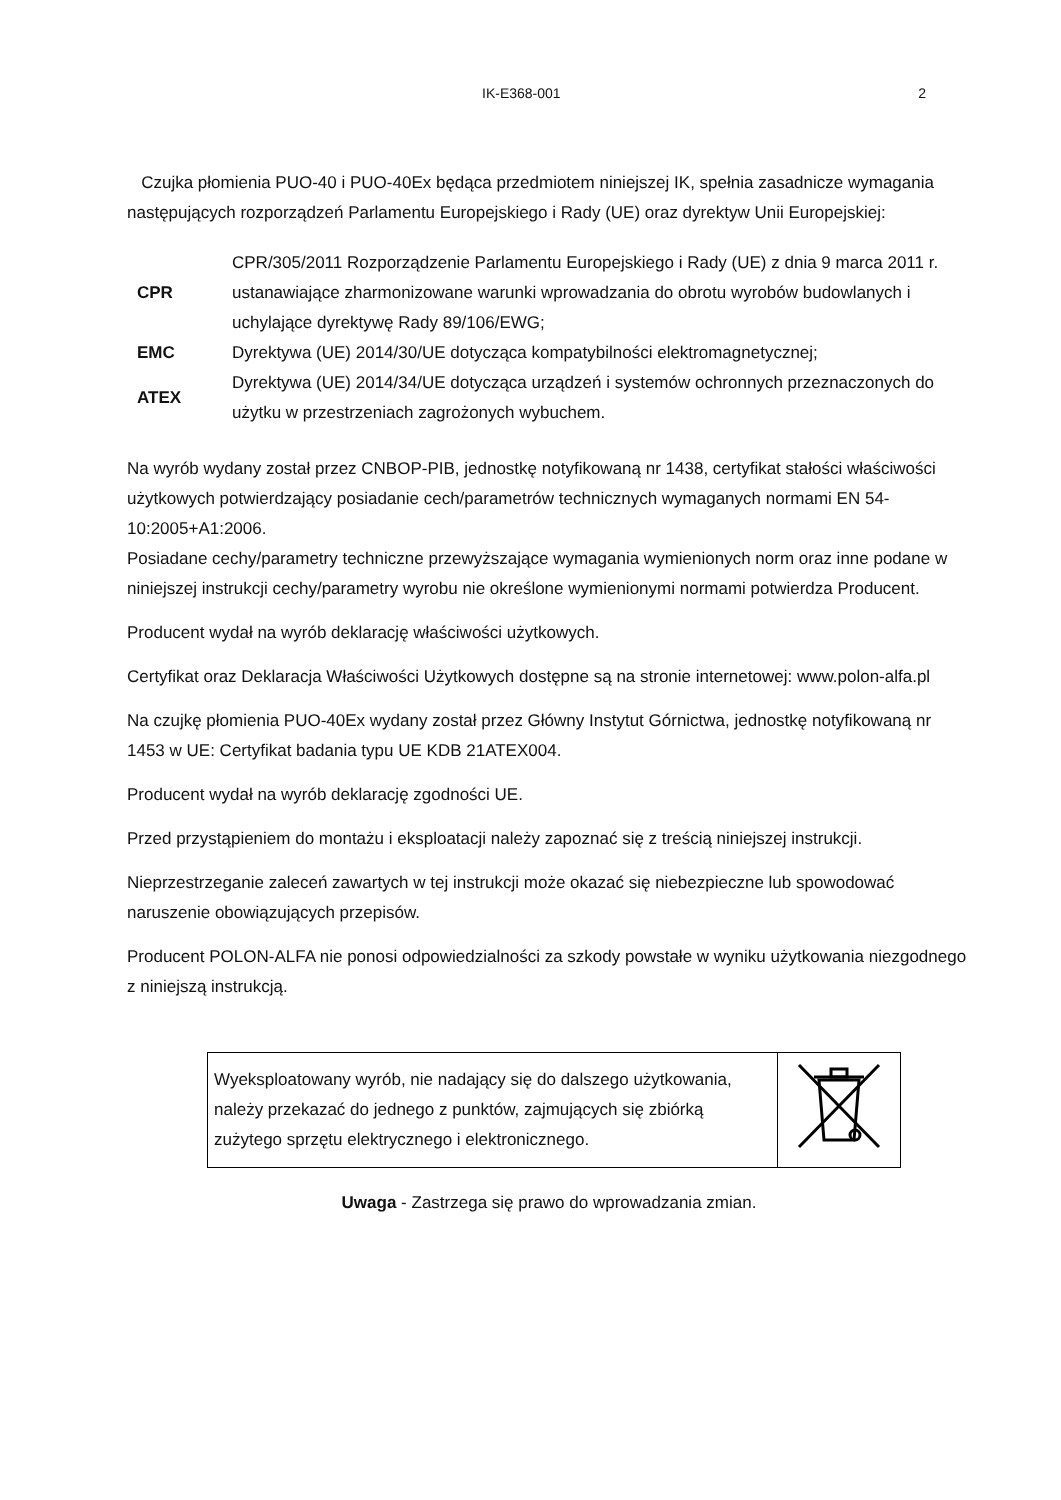IK-E368-001 2
Czujka płomienia PUO-40 i PUO-40Ex będąca przedmiotem niniejszej IK, spełnia zasadnicze wymagania następujących rozporządzeń Parlamentu Europejskiego i Rady (UE) oraz dyrektyw Unii Europejskiej:
| CPR | CPR/305/2011 Rozporządzenie Parlamentu Europejskiego i Rady (UE) z dnia 9 marca 2011 r. ustanawiające zharmonizowane warunki wprowadzania do obrotu wyrobów budowlanych i uchylające dyrektywę Rady 89/106/EWG; |
| EMC | Dyrektywa (UE) 2014/30/UE dotycząca kompatybilności elektromagnetycznej; |
| ATEX | Dyrektywa (UE) 2014/34/UE dotycząca urządzeń i systemów ochronnych przeznaczonych do użytku w przestrzeniach zagrożonych wybuchem. |
Na wyrób wydany został przez CNBOP-PIB, jednostkę notyfikowaną nr 1438, certyfikat stałości właściwości użytkowych potwierdzający posiadanie cech/parametrów technicznych wymaganych normami EN 54-10:2005+A1:2006.
Posiadane cechy/parametry techniczne przewyższające wymagania wymienionych norm oraz inne podane w niniejszej instrukcji cechy/parametry wyrobu nie określone wymienionymi normami potwierdza Producent.
Producent wydał na wyrób deklarację właściwości użytkowych.
Certyfikat oraz Deklaracja Właściwości Użytkowych dostępne są na stronie internetowej: www.polon-alfa.pl
Na czujkę płomienia PUO-40Ex wydany został przez Główny Instytut Górnictwa, jednostkę notyfikowaną nr 1453 w UE: Certyfikat badania typu UE KDB 21ATEX004.
Producent wydał na wyrób deklarację zgodności UE.
Przed przystąpieniem do montażu i eksploatacji należy zapoznać się z treścią niniejszej instrukcji.
Nieprzestrzeganie zaleceń zawartych w tej instrukcji może okazać się niebezpieczne lub spowodować naruszenie obowiązujących przepisów.
Producent POLON-ALFA nie ponosi odpowiedzialności za szkody powstałe w wyniku użytkowania niezgodnego z niniejszą instrukcją.
| Wyeksploatowany wyrób, nie nadający się do dalszego użytkowania, należy przekazać do jednego z punktów, zajmujących się zbiórką zużytego sprzętu elektrycznego i elektronicznego. | |
Uwaga - Zastrzega się prawo do wprowadzania zmian.